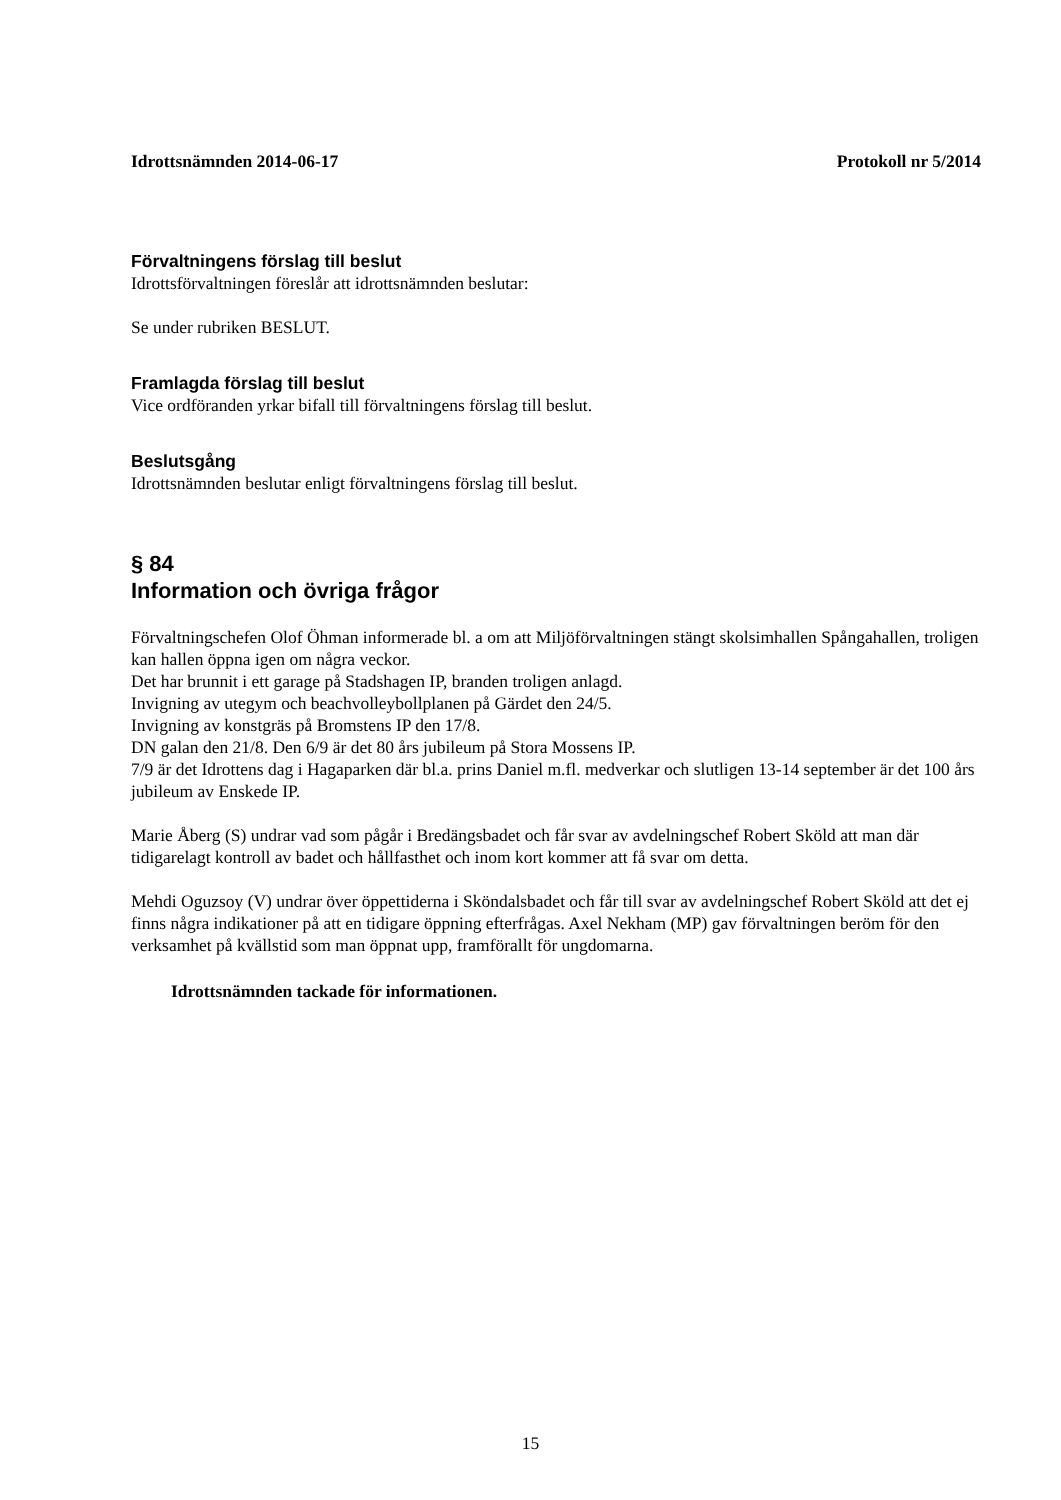Idrottsnämnden 2014-06-17 Protokoll nr 5/2014
Förvaltningens förslag till beslut
Idrottsförvaltningen föreslår att idrottsnämnden beslutar:
Se under rubriken BESLUT.
Framlagda förslag till beslut
Vice ordföranden yrkar bifall till förvaltningens förslag till beslut.
Beslutsgång
Idrottsnämnden beslutar enligt förvaltningens förslag till beslut.
§ 84
Information och övriga frågor
Förvaltningschefen Olof Öhman informerade bl. a om att Miljöförvaltningen stängt skolsimhallen Spångahallen, troligen kan hallen öppna igen om några veckor.
Det har brunnit i ett garage på Stadshagen IP, branden troligen anlagd.
Invigning av utegym och beachvolleybollplanen på Gärdet den 24/5.
Invigning av konstgräs på Bromstens IP den 17/8.
DN galan den 21/8. Den 6/9 är det 80 års jubileum på Stora Mossens IP.
7/9 är det Idrottens dag i Hagaparken där bl.a. prins Daniel m.fl. medverkar och slutligen 13-14 september är det 100 års jubileum av Enskede IP.
Marie Åberg (S) undrar vad som pågår i Bredängsbadet och får svar av avdelningschef Robert Sköld att man där tidigarelagt kontroll av badet och hållfasthet och inom kort kommer att få svar om detta.
Mehdi Oguzsoy (V) undrar över öppettiderna i Sköndalsbadet och får till svar av avdelningschef Robert Sköld att det ej finns några indikationer på att en tidigare öppning efterfrågas. Axel Nekham (MP) gav förvaltningen beröm för den verksamhet på kvällstid som man öppnat upp, framförallt för ungdomarna.
Idrottsnämnden tackade för informationen.
15